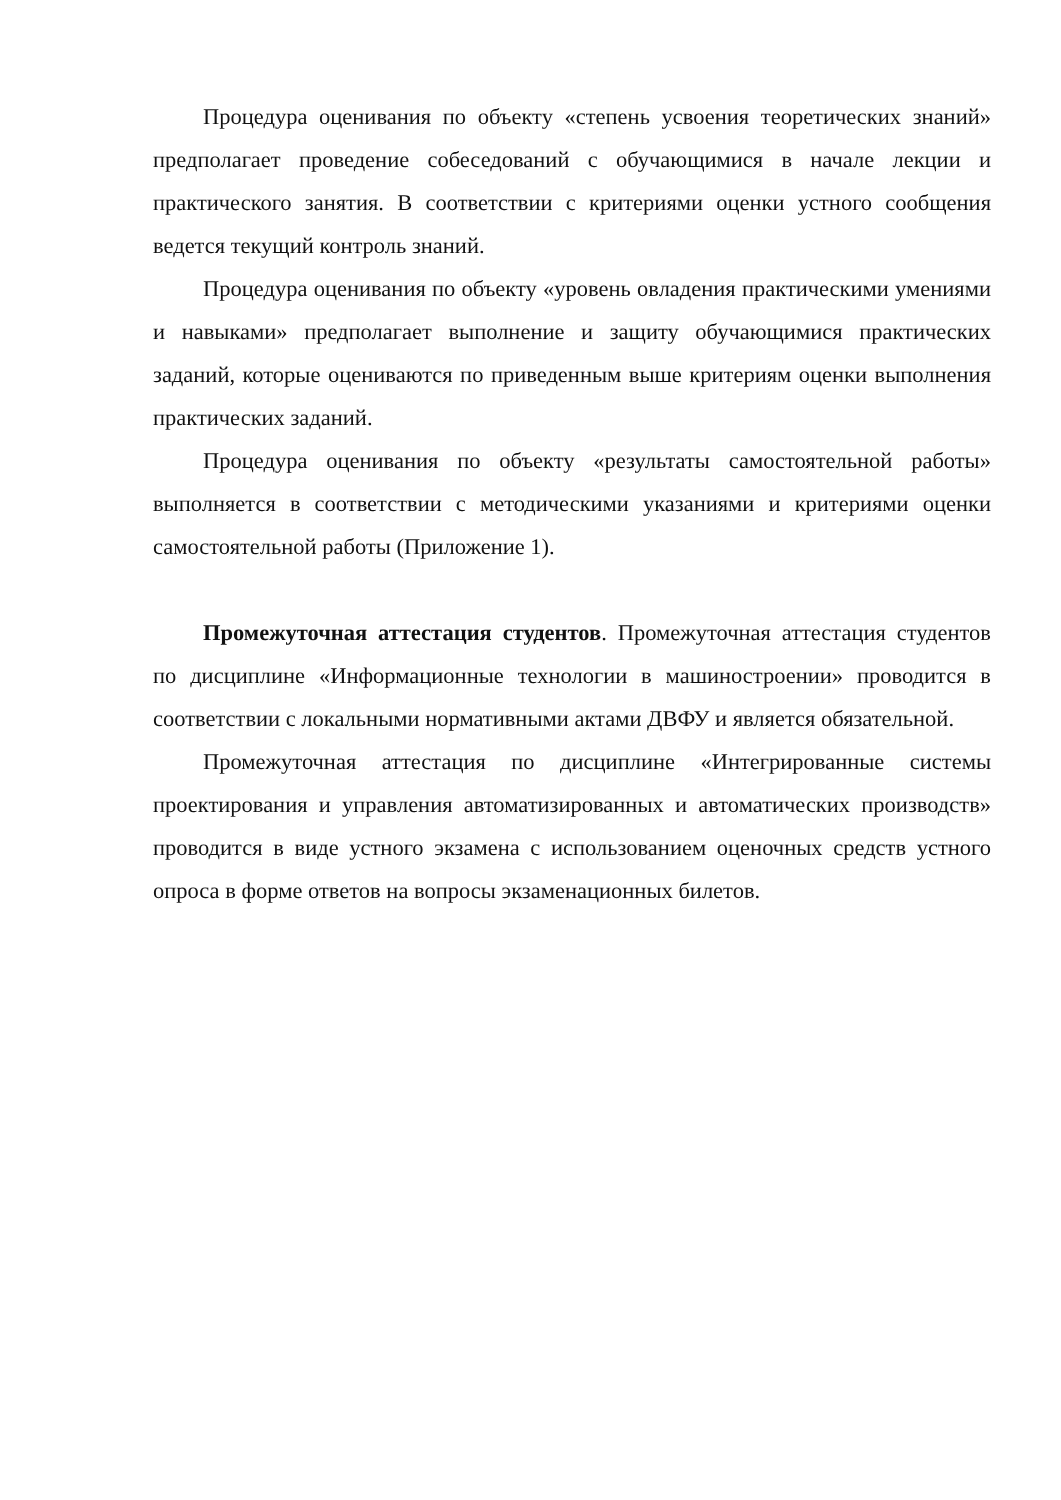Процедура оценивания по объекту «степень усвоения теоретических знаний» предполагает проведение собеседований с обучающимися в начале лекции и практического занятия. В соответствии с критериями оценки устного сообщения ведется текущий контроль знаний.
Процедура оценивания по объекту «уровень овладения практическими умениями и навыками» предполагает выполнение и защиту обучающимися практических заданий, которые оцениваются по приведенным выше критериям оценки выполнения практических заданий.
Процедура оценивания по объекту «результаты самостоятельной работы» выполняется в соответствии с методическими указаниями и критериями оценки самостоятельной работы (Приложение 1).
Промежуточная аттестация студентов. Промежуточная аттестация студентов по дисциплине «Информационные технологии в машиностроении» проводится в соответствии с локальными нормативными актами ДВФУ и является обязательной.
Промежуточная аттестация по дисциплине «Интегрированные системы проектирования и управления автоматизированных и автоматических производств» проводится в виде устного экзамена с использованием оценочных средств устного опроса в форме ответов на вопросы экзаменационных билетов.